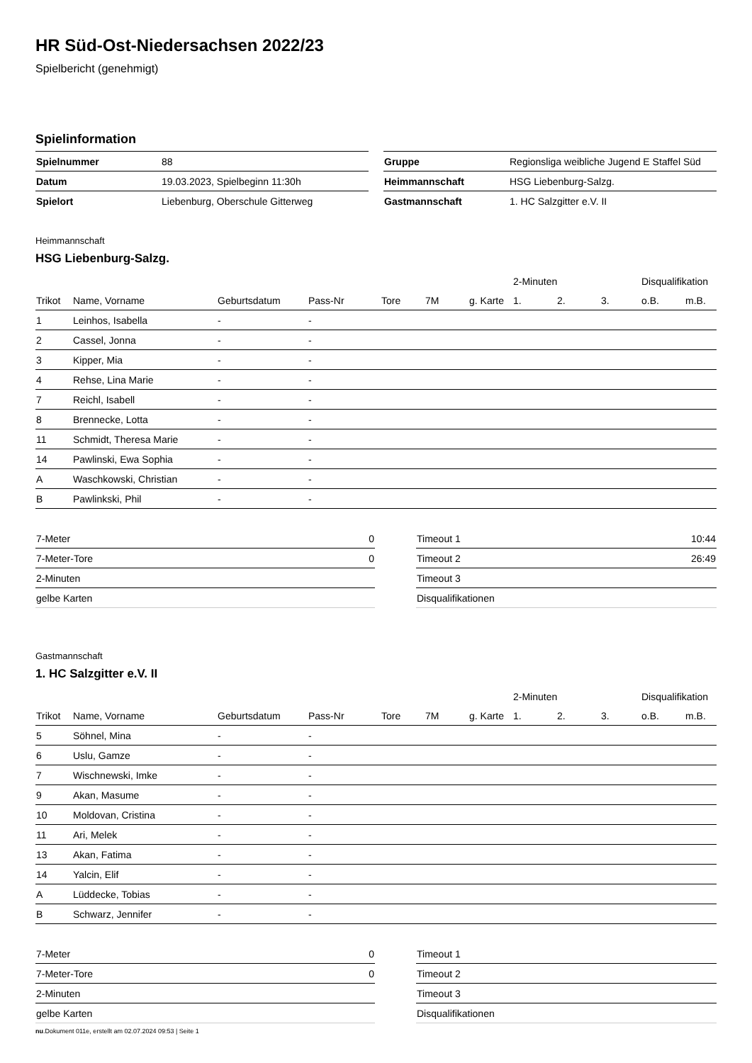HR Süd-Ost-Niedersachsen 2022/23
Spielbericht (genehmigt)
Spielinformation
| Spielnummer | 88 |
| Datum | 19.03.2023, Spielbeginn 11:30h |
| Spielort | Liebenburg, Oberschule Gitterweg |
| Gruppe | Regionsliga weibliche Jugend E Staffel Süd |
| Heimmannschaft | HSG Liebenburg-Salzg. |
| Gastmannschaft | 1. HC Salzgitter e.V. II |
Heimmannschaft
HSG Liebenburg-Salzg.
| | | | | | | | 2-Minuten | | | Disqualifikation | |
| --- | --- | --- | --- | --- | --- | --- | --- | --- | --- | --- | --- |
| Trikot | Name, Vorname | Geburtsdatum | Pass-Nr | Tore | 7M | g. Karte | 1. | 2. | 3. | o.B. | m.B. |
| 1 | Leinhos, Isabella | - | - | | | | | | | | |
| 2 | Cassel, Jonna | - | - | | | | | | | | |
| 3 | Kipper, Mia | - | - | | | | | | | | |
| 4 | Rehse, Lina Marie | - | - | | | | | | | | |
| 7 | Reichl, Isabell | - | - | | | | | | | | |
| 8 | Brennecke, Lotta | - | - | | | | | | | | |
| 11 | Schmidt, Theresa Marie | - | - | | | | | | | | |
| 14 | Pawlinski, Ewa Sophia | - | - | | | | | | | | |
| A | Waschkowski, Christian | - | - | | | | | | | | |
| B | Pawlinkski, Phil | - | - | | | | | | | | |
| 7-Meter | 0 |
| 7-Meter-Tore | 0 |
| 2-Minuten | |
| gelbe Karten | |
| Timeout 1 | 10:44 |
| Timeout 2 | 26:49 |
| Timeout 3 | |
| Disqualifikationen | |
Gastmannschaft
1. HC Salzgitter e.V. II
| | | | | | | | 2-Minuten | | | Disqualifikation | |
| --- | --- | --- | --- | --- | --- | --- | --- | --- | --- | --- | --- |
| Trikot | Name, Vorname | Geburtsdatum | Pass-Nr | Tore | 7M | g. Karte | 1. | 2. | 3. | o.B. | m.B. |
| 5 | Söhnel, Mina | - | - | | | | | | | | |
| 6 | Uslu, Gamze | - | - | | | | | | | | |
| 7 | Wischnewski, Imke | - | - | | | | | | | | |
| 9 | Akan, Masume | - | - | | | | | | | | |
| 10 | Moldovan, Cristina | - | - | | | | | | | | |
| 11 | Ari, Melek | - | - | | | | | | | | |
| 13 | Akan, Fatima | - | - | | | | | | | | |
| 14 | Yalcin, Elif | - | - | | | | | | | | |
| A | Lüddecke, Tobias | - | - | | | | | | | | |
| B | Schwarz, Jennifer | - | - | | | | | | | | |
| 7-Meter | 0 |
| 7-Meter-Tore | 0 |
| 2-Minuten | |
| gelbe Karten | |
| Timeout 1 | |
| Timeout 2 | |
| Timeout 3 | |
| Disqualifikationen | |
nu.Dokument 011e, erstellt am 02.07.2024 09:53 | Seite 1